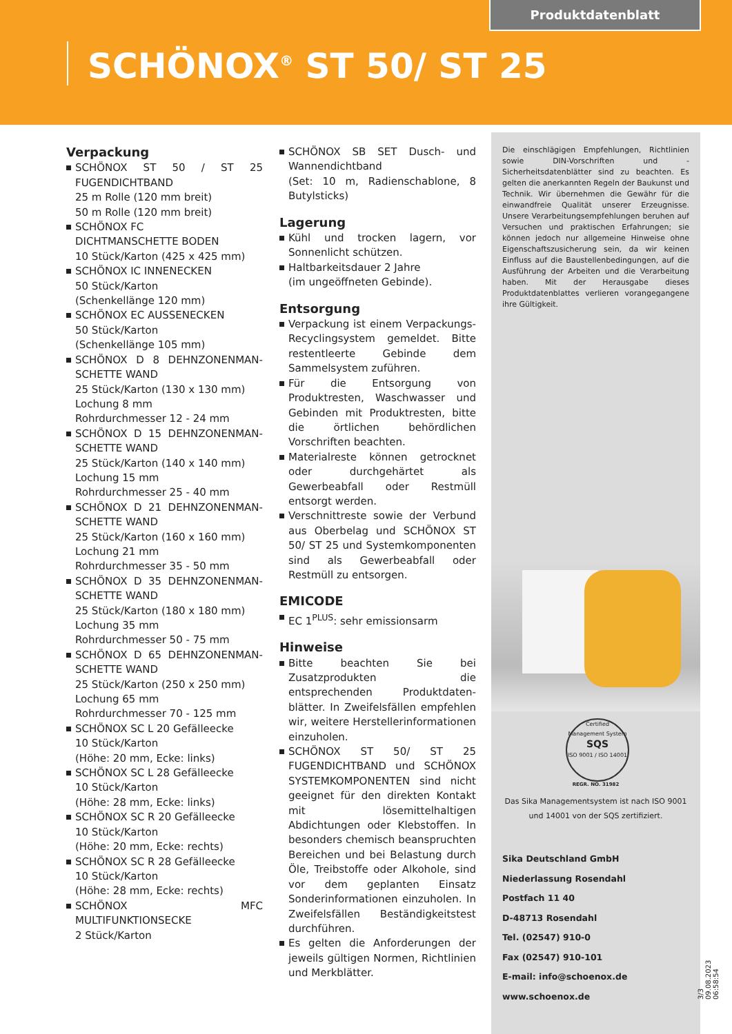Produktdatenblatt
SCHÖNOX<sup>®</sup> ST 50/ ST 25
Verpackung
SCHÖNOX ST 50 / ST 25 FUGENDICHT­BAND
25 m Rolle (120 mm breit)
50 m Rolle (120 mm breit)
SCHÖNOX FC
DICHTMANSCHETTE BODEN
10 Stück/Karton (425 x 425 mm)
SCHÖNOX IC INNENECKEN
50 Stück/Karton
(Schenkellänge 120 mm)
SCHÖNOX EC AUSSENECKEN
50 Stück/Karton
(Schenkellänge 105 mm)
SCHÖNOX D 8 DEHNZONENMAN­SCHETTE WAND
25 Stück/Karton (130 x 130 mm)
Lochung 8 mm
Rohrdurchmesser 12 - 24 mm
SCHÖNOX D 15 DEHNZONENMAN­SCHETTE WAND
25 Stück/Karton (140 x 140 mm)
Lochung 15 mm
Rohrdurchmesser 25 - 40 mm
SCHÖNOX D 21 DEHNZONENMAN­SCHETTE WAND
25 Stück/Karton (160 x 160 mm)
Lochung 21 mm
Rohrdurchmesser 35 - 50 mm
SCHÖNOX D 35 DEHNZONENMAN­SCHETTE WAND
25 Stück/Karton (180 x 180 mm)
Lochung 35 mm
Rohrdurchmesser 50 - 75 mm
SCHÖNOX D 65 DEHNZONENMAN­SCHETTE WAND
25 Stück/Karton (250 x 250 mm)
Lochung 65 mm
Rohrdurchmesser 70 - 125 mm
SCHÖNOX SC L 20 Gefälleecke
10 Stück/Karton
(Höhe: 20 mm, Ecke: links)
SCHÖNOX SC L 28 Gefälleecke
10 Stück/Karton
(Höhe: 28 mm, Ecke: links)
SCHÖNOX SC R 20 Gefälleecke
10 Stück/Karton
(Höhe: 20 mm, Ecke: rechts)
SCHÖNOX SC R 28 Gefälleecke
10 Stück/Karton
(Höhe: 28 mm, Ecke: rechts)
SCHÖNOX MFC MULTIFUNKTIONSECKE
2 Stück/Karton
SCHÖNOX SB SET Dusch- und Wannen­dichtband
(Set: 10 m, Radienschablone, 8 Butyl­sticks)
Lagerung
Kühl und trocken lagern, vor Sonnenlicht schützen.
Haltbarkeitsdauer 2 Jahre
(im ungeöffneten Gebinde).
Entsorgung
Verpackung ist einem Verpackungs-Recyclingsystem gemeldet. Bitte restentleerte Gebinde dem Sammel­system zuführen.
Für die Entsorgung von Produktresten, Waschwasser und Gebinden mit Pro­duktresten, bitte die örtlichen behörd­lichen Vorschriften beachten.
Materialreste können getrocknet oder durchgehärtet als Gewerbeabfall oder Restmüll entsorgt werden.
Verschnittreste sowie der Verbund aus Oberbelag und SCHÖNOX ST 50/ ST 25 und Systemkomponenten sind als Ge­werbeabfall oder Restmüll zu entsor­gen.
EMICODE
EC 1<sup>PLUS</sup>: sehr emissionsarm
Hinweise
Bitte beachten Sie bei Zusatzproduk­ten die entsprechenden Produktdaten­blätter. In Zweifelsfällen empfehlen wir, weitere Herstellerinformationen einzu­holen.
SCHÖNOX ST 50/ ST 25 FUGENDICHT­BAND und SCHÖNOX SYSTEMKOMPO­NENTEN sind nicht geeignet für den di­rekten Kontakt mit lösemittelhaltigen Abdichtungen oder Klebstoffen. In be­sonders chemisch beanspruchten Be­reichen und bei Belastung durch Öle, Treibstoffe oder Alkohole, sind vor dem geplanten Einsatz Sonderinforma­tionen einzuholen. In Zweifelsfällen Be­ständigkeitstest durchführen.
Es gelten die Anforderungen der jeweils gültigen Normen, Richtlinien und Merkblätter.
Die einschlägigen Empfehlungen, Richtlinien sowie DIN-Vorschriften und -Sicherheitsdatenblätter sind zu beachten. Es gelten die anerkannten Regeln der Baukunst und Technik. Wir übernehmen die Gewähr für die einwandfreie Qualität unserer Erzeugnisse. Unsere Verarbeitungsempfehlungen beruhen auf Versuchen und praktischen Erfahrungen; sie können jedoch nur allgemeine Hinweise ohne Eigenschafts­zusicherung sein, da wir keinen Einfluss auf die Bau­stellenbedingungen, auf die Ausführung der Arbei­ten und die Verarbeitung haben. Mit der Herausgabe dieses Produktdatenblattes verlieren vorangegan­gene ihre Gültigkeit.
Certified Management System
SQS
ISO 9001 / ISO 14001
REGR. NO. 31982
Das Sika Managementsystem ist nach ISO 9001
und 14001 von der SQS zertifiziert.
Sika Deutschland GmbH
Niederlassung Rosendahl
Postfach 11 40
D-48713 Rosendahl
Tel. (02547) 910-0
Fax (02547) 910-101
E-mail: info@schoenox.de
www.schoenox.de
3/3 09.08.2023 06:58:54